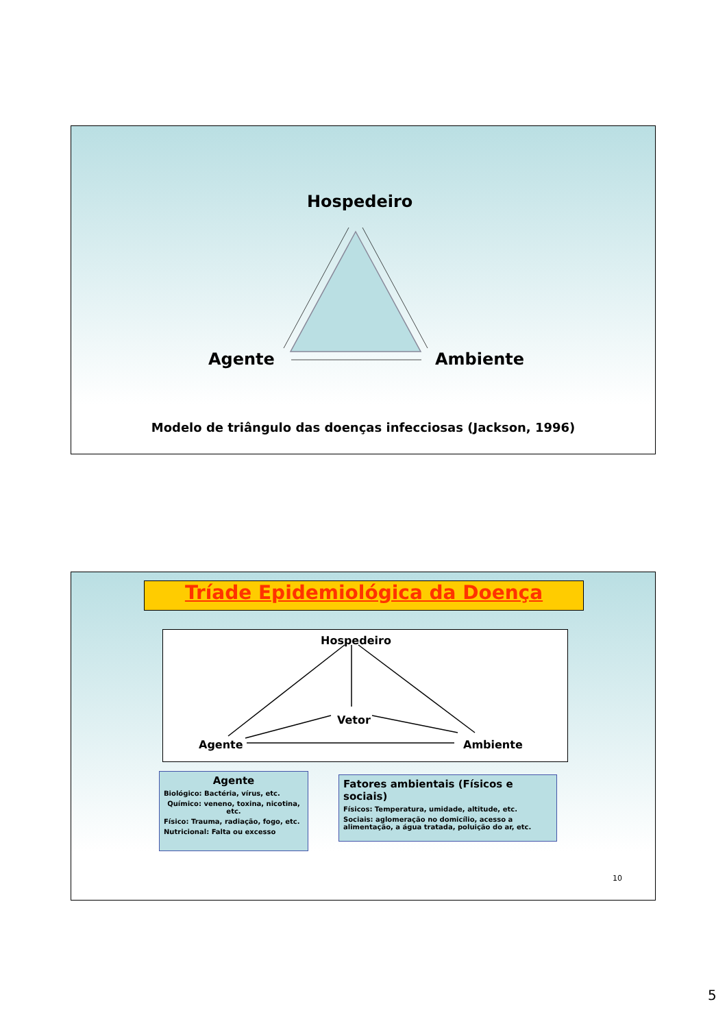Hospedeiro
Agente Ambiente
Modelo de triângulo das doenças infecciosas (Jackson, 1996)
Tríade Epidemiológica da Doença
Hospedeiro
Vetor
Agente Ambiente
Agente
Biológico: Bactéria, vírus, etc.
Químico: veneno, toxina, nicotina, etc.
Físico: Trauma, radiação, fogo, etc.
Nutricional: Falta ou excesso
Fatores ambientais (Físicos e sociais)
Físicos: Temperatura, umidade, altitude, etc.
Sociais: aglomeração no domicílio, acesso a alimentação, a água tratada, poluição do ar, etc.
10
5